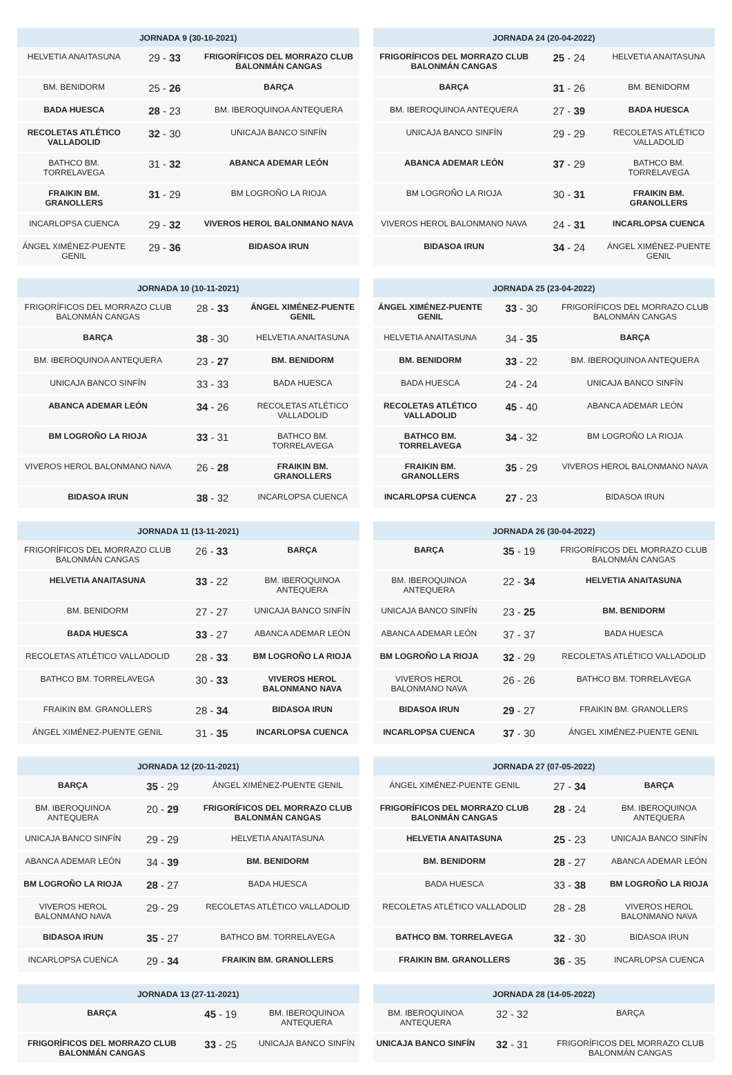| JORNADA 9 (30-10-2021) | | |
| --- | --- | --- |
| HELVETIA ANAITASUNA | 29 - 33 | FRIGORÍFICOS DEL MORRAZO CLUB BALONMÁN CANGAS |
| BM. BENIDORM | 25 - 26 | BARÇA |
| BADA HUESCA | 28 - 23 | BM. IBEROQUINOA ANTEQUERA |
| RECOLETAS ATLÉTICO VALLADOLID | 32 - 30 | UNICAJA BANCO SINFÍN |
| BATHCO BM. TORRELAVEGA | 31 - 32 | ABANCA ADEMAR LEÓN |
| FRAIKIN BM. GRANOLLERS | 31 - 29 | BM LOGROÑO LA RIOJA |
| INCARLOPSA CUENCA | 29 - 32 | VIVEROS HEROL BALONMANO NAVA |
| ÁNGEL XIMÉNEZ-PUENTE GENIL | 29 - 36 | BIDASOA IRUN |
| JORNADA 10 (10-11-2021) | | |
| --- | --- | --- |
| FRIGORÍFICOS DEL MORRAZO CLUB BALONMÁN CANGAS | 28 - 33 | ÁNGEL XIMÉNEZ-PUENTE GENIL |
| BARÇA | 38 - 30 | HELVETIA ANAITASUNA |
| BM. IBEROQUINOA ANTEQUERA | 23 - 27 | BM. BENIDORM |
| UNICAJA BANCO SINFÍN | 33 - 33 | BADA HUESCA |
| ABANCA ADEMAR LEÓN | 34 - 26 | RECOLETAS ATLÉTICO VALLADOLID |
| BM LOGROÑO LA RIOJA | 33 - 31 | BATHCO BM. TORRELAVEGA |
| VIVEROS HEROL BALONMANO NAVA | 26 - 28 | FRAIKIN BM. GRANOLLERS |
| BIDASOA IRUN | 38 - 32 | INCARLOPSA CUENCA |
| JORNADA 11 (13-11-2021) | | |
| --- | --- | --- |
| FRIGORÍFICOS DEL MORRAZO CLUB BALONMÁN CANGAS | 26 - 33 | BARÇA |
| HELVETIA ANAITASUNA | 33 - 22 | BM. IBEROQUINOA ANTEQUERA |
| BM. BENIDORM | 27 - 27 | UNICAJA BANCO SINFÍN |
| BADA HUESCA | 33 - 27 | ABANCA ADEMAR LEÓN |
| RECOLETAS ATLÉTICO VALLADOLID | 28 - 33 | BM LOGROÑO LA RIOJA |
| BATHCO BM. TORRELAVEGA | 30 - 33 | VIVEROS HEROL BALONMANO NAVA |
| FRAIKIN BM. GRANOLLERS | 28 - 34 | BIDASOA IRUN |
| ÁNGEL XIMÉNEZ-PUENTE GENIL | 31 - 35 | INCARLOPSA CUENCA |
| JORNADA 12 (20-11-2021) | | |
| --- | --- | --- |
| BARÇA | 35 - 29 | ÁNGEL XIMÉNEZ-PUENTE GENIL |
| BM. IBEROQUINOA ANTEQUERA | 20 - 29 | FRIGORÍFICOS DEL MORRAZO CLUB BALONMÁN CANGAS |
| UNICAJA BANCO SINFÍN | 29 - 29 | HELVETIA ANAITASUNA |
| ABANCA ADEMAR LEÓN | 34 - 39 | BM. BENIDORM |
| BM LOGROÑO LA RIOJA | 28 - 27 | BADA HUESCA |
| VIVEROS HEROL BALONMANO NAVA | 29 - 29 | RECOLETAS ATLÉTICO VALLADOLID |
| BIDASOA IRUN | 35 - 27 | BATHCO BM. TORRELAVEGA |
| INCARLOPSA CUENCA | 29 - 34 | FRAIKIN BM. GRANOLLERS |
| JORNADA 13 (27-11-2021) | | |
| --- | --- | --- |
| BARÇA | 45 - 19 | BM. IBEROQUINOA ANTEQUERA |
| FRIGORÍFICOS DEL MORRAZO CLUB BALONMÁN CANGAS | 33 - 25 | UNICAJA BANCO SINFÍN |
| JORNADA 24 (20-04-2022) | | |
| --- | --- | --- |
| FRIGORÍFICOS DEL MORRAZO CLUB BALONMÁN CANGAS | 25 - 24 | HELVETIA ANAITASUNA |
| BARÇA | 31 - 26 | BM. BENIDORM |
| BM. IBEROQUINOA ANTEQUERA | 27 - 39 | BADA HUESCA |
| UNICAJA BANCO SINFÍN | 29 - 29 | RECOLETAS ATLÉTICO VALLADOLID |
| ABANCA ADEMAR LEÓN | 37 - 29 | BATHCO BM. TORRELAVEGA |
| BM LOGROÑO LA RIOJA | 30 - 31 | FRAIKIN BM. GRANOLLERS |
| VIVEROS HEROL BALONMANO NAVA | 24 - 31 | INCARLOPSA CUENCA |
| BIDASOA IRUN | 34 - 24 | ÁNGEL XIMÉNEZ-PUENTE GENIL |
| JORNADA 25 (23-04-2022) | | |
| --- | --- | --- |
| ÁNGEL XIMÉNEZ-PUENTE GENIL | 33 - 30 | FRIGORÍFICOS DEL MORRAZO CLUB BALONMÁN CANGAS |
| HELVETIA ANAITASUNA | 34 - 35 | BARÇA |
| BM. BENIDORM | 33 - 22 | BM. IBEROQUINOA ANTEQUERA |
| BADA HUESCA | 24 - 24 | UNICAJA BANCO SINFÍN |
| RECOLETAS ATLÉTICO VALLADOLID | 45 - 40 | ABANCA ADEMAR LEÓN |
| BATHCO BM. TORRELAVEGA | 34 - 32 | BM LOGROÑO LA RIOJA |
| FRAIKIN BM. GRANOLLERS | 35 - 29 | VIVEROS HEROL BALONMANO NAVA |
| INCARLOPSA CUENCA | 27 - 23 | BIDASOA IRUN |
| JORNADA 26 (30-04-2022) | | |
| --- | --- | --- |
| BARÇA | 35 - 19 | FRIGORÍFICOS DEL MORRAZO CLUB BALONMÁN CANGAS |
| BM. IBEROQUINOA ANTEQUERA | 22 - 34 | HELVETIA ANAITASUNA |
| UNICAJA BANCO SINFÍN | 23 - 25 | BM. BENIDORM |
| ABANCA ADEMAR LEÓN | 37 - 37 | BADA HUESCA |
| BM LOGROÑO LA RIOJA | 32 - 29 | RECOLETAS ATLÉTICO VALLADOLID |
| VIVEROS HEROL BALONMANO NAVA | 26 - 26 | BATHCO BM. TORRELAVEGA |
| BIDASOA IRUN | 29 - 27 | FRAIKIN BM. GRANOLLERS |
| INCARLOPSA CUENCA | 37 - 30 | ÁNGEL XIMÉNEZ-PUENTE GENIL |
| JORNADA 27 (07-05-2022) | | |
| --- | --- | --- |
| ÁNGEL XIMÉNEZ-PUENTE GENIL | 27 - 34 | BARÇA |
| FRIGORÍFICOS DEL MORRAZO CLUB BALONMÁN CANGAS | 28 - 24 | BM. IBEROQUINOA ANTEQUERA |
| HELVETIA ANAITASUNA | 25 - 23 | UNICAJA BANCO SINFÍN |
| BM. BENIDORM | 28 - 27 | ABANCA ADEMAR LEÓN |
| BADA HUESCA | 33 - 38 | BM LOGROÑO LA RIOJA |
| RECOLETAS ATLÉTICO VALLADOLID | 28 - 28 | VIVEROS HEROL BALONMANO NAVA |
| BATHCO BM. TORRELAVEGA | 32 - 30 | BIDASOA IRUN |
| FRAIKIN BM. GRANOLLERS | 36 - 35 | INCARLOPSA CUENCA |
| JORNADA 28 (14-05-2022) | | |
| --- | --- | --- |
| BM. IBEROQUINOA ANTEQUERA | 32 - 32 | BARÇA |
| UNICAJA BANCO SINFÍN | 32 - 31 | FRIGORÍFICOS DEL MORRAZO CLUB BALONMÁN CANGAS |